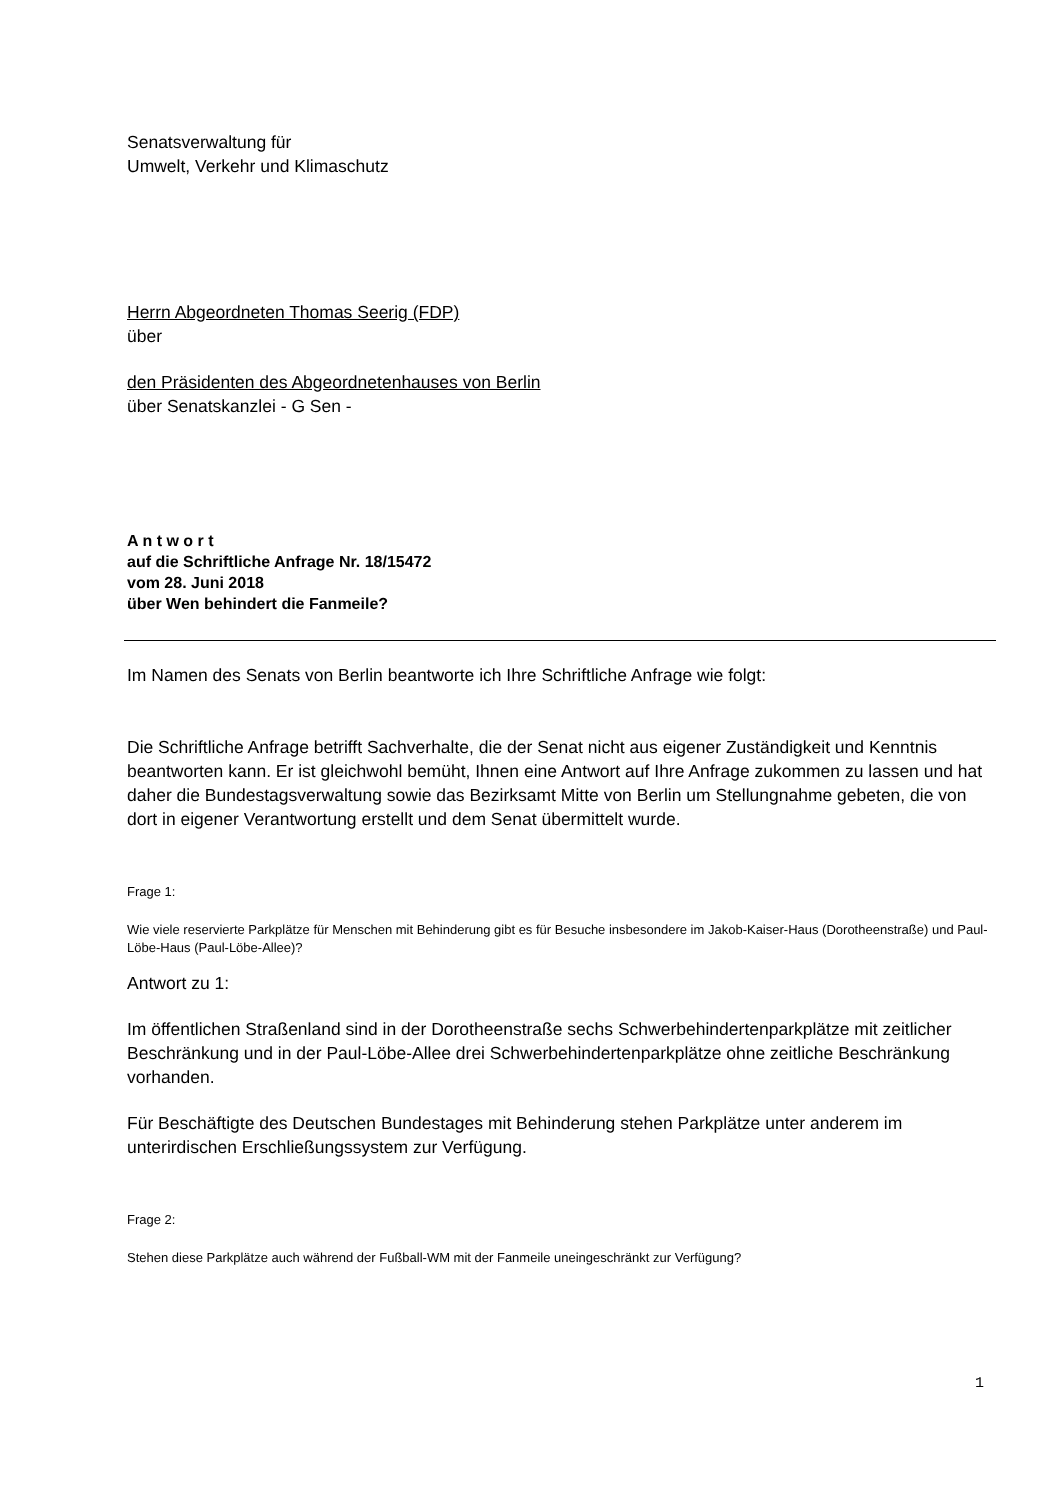Senatsverwaltung für
Umwelt, Verkehr und Klimaschutz
Herrn Abgeordneten Thomas Seerig (FDP)
über
den Präsidenten des Abgeordnetenhauses von Berlin
über Senatskanzlei - G Sen -
A n t w o r t
auf die Schriftliche Anfrage Nr. 18/15472
vom 28. Juni 2018
über Wen behindert die Fanmeile?
Im Namen des Senats von Berlin beantworte ich Ihre Schriftliche Anfrage wie folgt:
Die Schriftliche Anfrage betrifft Sachverhalte, die der Senat nicht aus eigener Zuständigkeit und Kenntnis beantworten kann. Er ist gleichwohl bemüht, Ihnen eine Antwort auf Ihre Anfrage zukommen zu lassen und hat daher die Bundestagsverwaltung sowie das Bezirksamt Mitte von Berlin um Stellungnahme gebeten, die von dort in eigener Verantwortung erstellt und dem Senat übermittelt wurde.
Frage 1:
Wie viele reservierte Parkplätze für Menschen mit Behinderung gibt es für Besuche insbesondere im Jakob-Kaiser-Haus (Dorotheenstraße) und Paul-Löbe-Haus (Paul-Löbe-Allee)?
Antwort zu 1:
Im öffentlichen Straßenland sind in der Dorotheenstraße sechs Schwerbehindertenparkplätze mit zeitlicher Beschränkung und in der Paul-Löbe-Allee drei Schwerbehindertenparkplätze ohne zeitliche Beschränkung vorhanden.
Für Beschäftigte des Deutschen Bundestages mit Behinderung stehen Parkplätze unter anderem im unterirdischen Erschließungssystem zur Verfügung.
Frage 2:
Stehen diese Parkplätze auch während der Fußball-WM mit der Fanmeile uneingeschränkt zur Verfügung?
1